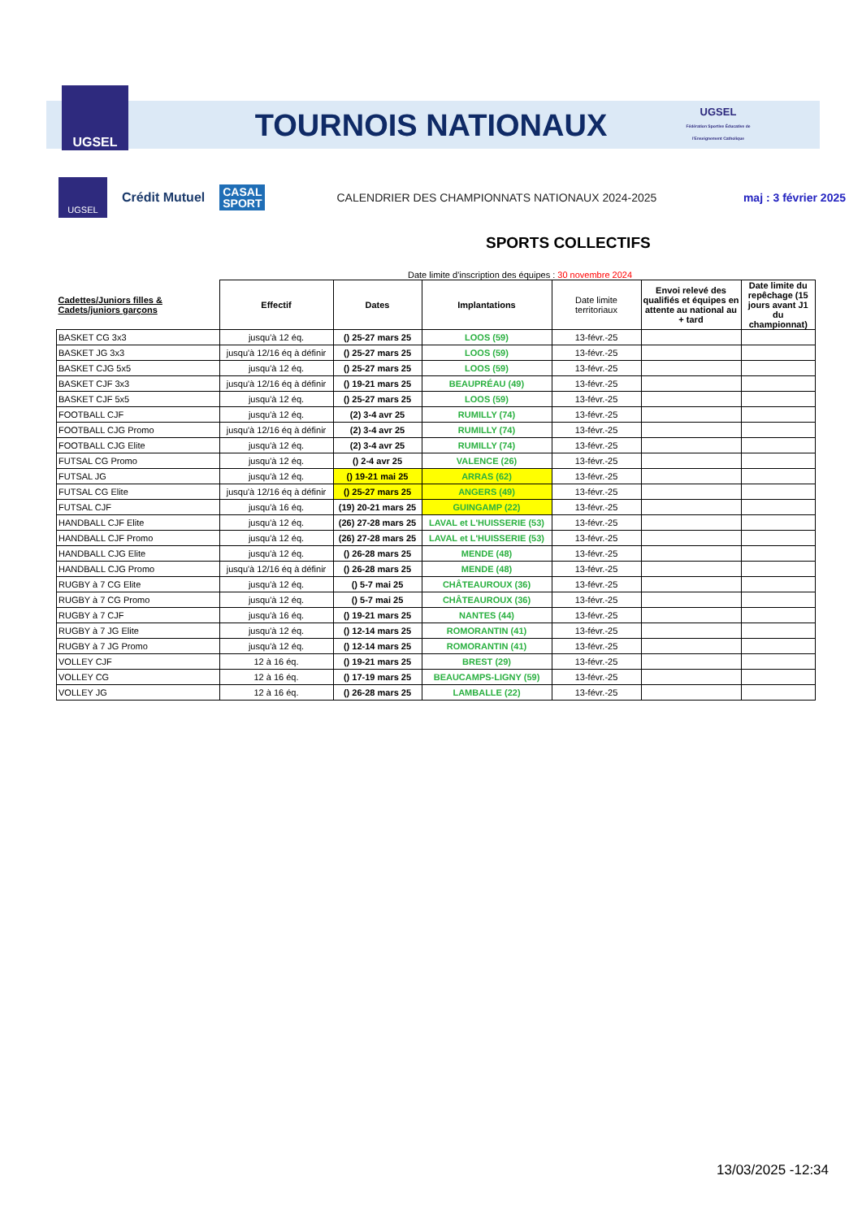UGSEL
UGSEL
Fédération Sportive Éducative de l'Enseignement Catholique
TOURNOIS NATIONAUX
UGSEL
Crédit Mutuel
CASAL
SPORT
CALENDRIER DES CHAMPIONNATS NATIONAUX 2024-2025
maj : 3 février 2025
SPORTS COLLECTIFS
Date limite d'inscription des équipes : 30 novembre 2024
| Cadettes/Juniors filles & Cadets/juniors garçons | Effectif | Dates | Implantations | Date limite territoriaux | Envoi relevé des qualifiés et équipes en attente au national au + tard | Date limite du repêchage (15 jours avant J1 du championnat) |
| --- | --- | --- | --- | --- | --- | --- |
| BASKET CG 3x3 | jusqu'à 12 éq. | () 25-27 mars 25 | LOOS (59) | 13-févr.-25 | | |
| BASKET JG 3x3 | jusqu'à 12/16 éq à définir | () 25-27 mars 25 | LOOS (59) | 13-févr.-25 | | |
| BASKET CJG 5x5 | jusqu'à 12 éq. | () 25-27 mars 25 | LOOS (59) | 13-févr.-25 | | |
| BASKET CJF 3x3 | jusqu'à 12/16 éq à définir | () 19-21 mars 25 | BEAUPRÉAU (49) | 13-févr.-25 | | |
| BASKET CJF 5x5 | jusqu'à 12 éq. | () 25-27 mars 25 | LOOS (59) | 13-févr.-25 | | |
| FOOTBALL CJF | jusqu'à 12 éq. | (2) 3-4 avr 25 | RUMILLY (74) | 13-févr.-25 | | |
| FOOTBALL CJG Promo | jusqu'à 12/16 éq à définir | (2) 3-4 avr 25 | RUMILLY (74) | 13-févr.-25 | | |
| FOOTBALL CJG Elite | jusqu'à 12 éq. | (2) 3-4 avr 25 | RUMILLY (74) | 13-févr.-25 | | |
| FUTSAL CG Promo | jusqu'à 12 éq. | () 2-4 avr 25 | VALENCE (26) | 13-févr.-25 | | |
| FUTSAL JG | jusqu'à 12 éq. | () 19-21 mai 25 | ARRAS (62) | 13-févr.-25 | | |
| FUTSAL CG Elite | jusqu'à 12/16 éq à définir | () 25-27 mars 25 | ANGERS (49) | 13-févr.-25 | | |
| FUTSAL CJF | jusqu'à 16 éq. | (19) 20-21 mars 25 | GUINGAMP (22) | 13-févr.-25 | | |
| HANDBALL CJF Elite | jusqu'à 12 éq. | (26) 27-28 mars 25 | LAVAL et L'HUISSERIE (53) | 13-févr.-25 | | |
| HANDBALL CJF Promo | jusqu'à 12 éq. | (26) 27-28 mars 25 | LAVAL et L'HUISSERIE (53) | 13-févr.-25 | | |
| HANDBALL CJG Elite | jusqu'à 12 éq. | () 26-28 mars 25 | MENDE (48) | 13-févr.-25 | | |
| HANDBALL CJG Promo | jusqu'à 12/16 éq à définir | () 26-28 mars 25 | MENDE (48) | 13-févr.-25 | | |
| RUGBY à 7 CG Elite | jusqu'à 12 éq. | () 5-7 mai 25 | CHÂTEAUROUX (36) | 13-févr.-25 | | |
| RUGBY à 7 CG Promo | jusqu'à 12 éq. | () 5-7 mai 25 | CHÂTEAUROUX (36) | 13-févr.-25 | | |
| RUGBY à 7 CJF | jusqu'à 16 éq. | () 19-21 mars 25 | NANTES (44) | 13-févr.-25 | | |
| RUGBY à 7 JG Elite | jusqu'à 12 éq. | () 12-14 mars 25 | ROMORANTIN (41) | 13-févr.-25 | | |
| RUGBY à 7 JG Promo | jusqu'à 12 éq. | () 12-14 mars 25 | ROMORANTIN (41) | 13-févr.-25 | | |
| VOLLEY CJF | 12 à 16 éq. | () 19-21 mars 25 | BREST (29) | 13-févr.-25 | | |
| VOLLEY CG | 12 à 16 éq. | () 17-19 mars 25 | BEAUCAMPS-LIGNY (59) | 13-févr.-25 | | |
| VOLLEY JG | 12 à 16 éq. | () 26-28 mars 25 | LAMBALLE (22) | 13-févr.-25 | | |
13/03/2025 -12:34